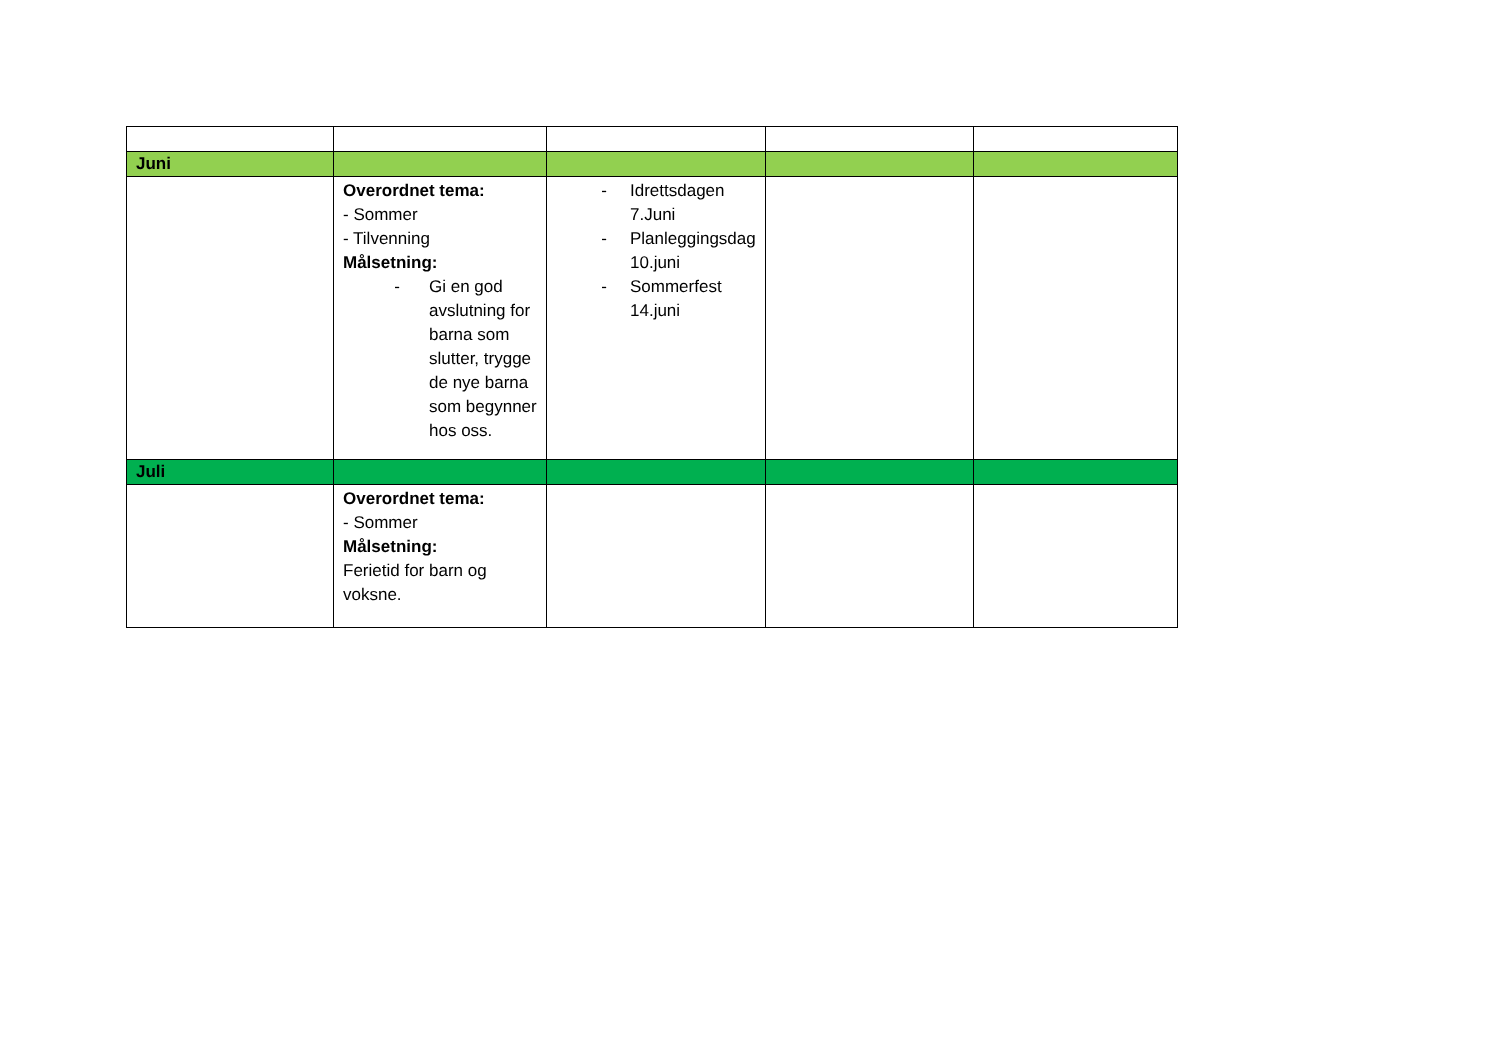| Juni | | | | |
| | Overordnet tema: - Sommer - Tilvenning Målsetning: - Gi en god avslutning for barna som slutter, trygge de nye barna som begynner hos oss. | - Idrettsdagen 7.Juni - Planleggingsdag 10.juni - Sommerfest 14.juni | | |
| Juli | | | | |
| | Overordnet tema: - Sommer Målsetning: Ferietid for barn og voksne. | | | |